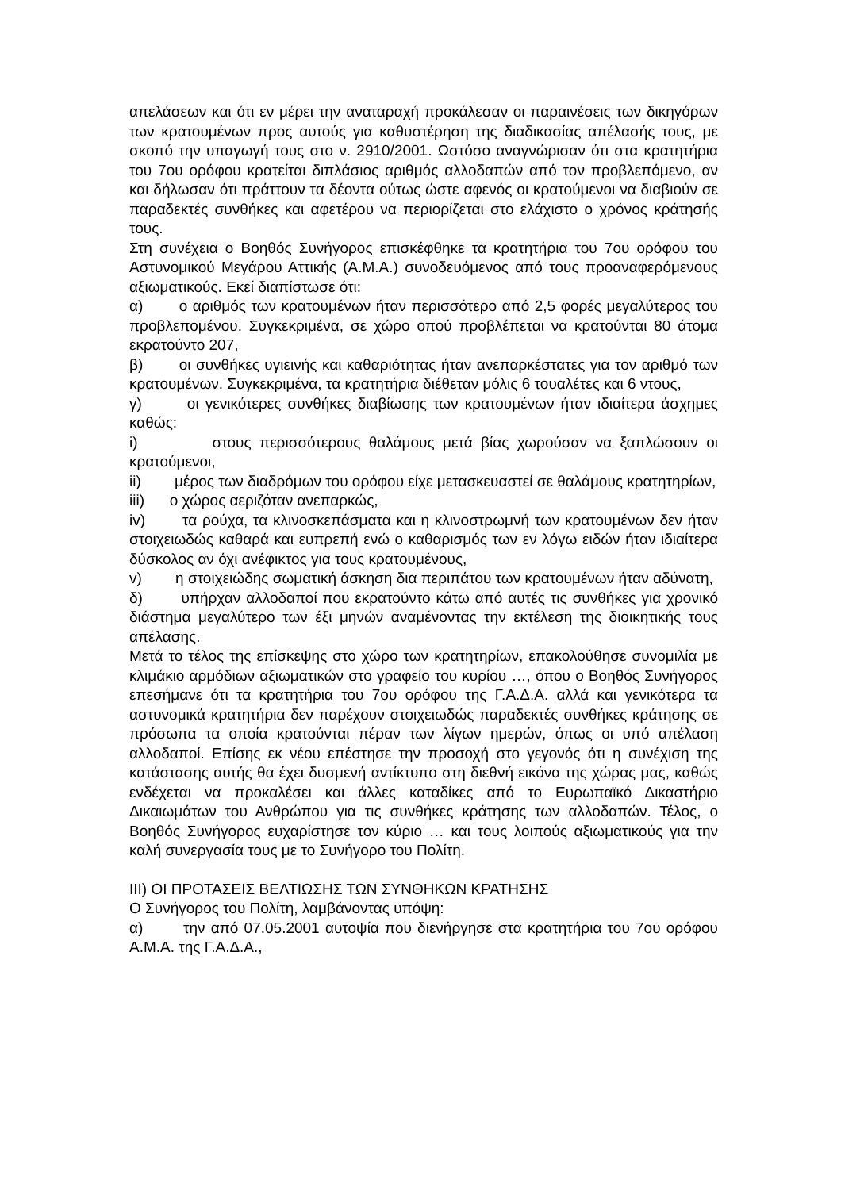απελάσεων και ότι εν μέρει την αναταραχή προκάλεσαν οι παραινέσεις των δικηγόρων των κρατουμένων προς αυτούς για καθυστέρηση της διαδικασίας απέλασής τους, με σκοπό την υπαγωγή τους στο ν. 2910/2001. Ωστόσο αναγνώρισαν ότι στα κρατητήρια του 7ου ορόφου κρατείται διπλάσιος αριθμός αλλοδαπών από τον προβλεπόμενο, αν και δήλωσαν ότι πράττουν τα δέοντα ούτως ώστε αφενός οι κρατούμενοι να διαβιούν σε παραδεκτές συνθήκες και αφετέρου να περιορίζεται στο ελάχιστο ο χρόνος κράτησής τους.
Στη συνέχεια ο Βοηθός Συνήγορος επισκέφθηκε τα κρατητήρια του 7ου ορόφου του Αστυνομικού Μεγάρου Αττικής (Α.Μ.Α.) συνοδευόμενος από τους προαναφερόμενους αξιωματικούς. Εκεί διαπίστωσε ότι:
α) ο αριθμός των κρατουμένων ήταν περισσότερο από 2,5 φορές μεγαλύτερος του προβλεπομένου. Συγκεκριμένα, σε χώρο οπού προβλέπεται να κρατούνται 80 άτομα εκρατούντο 207,
β) οι συνθήκες υγιεινής και καθαριότητας ήταν ανεπαρκέστατες για τον αριθμό των κρατουμένων. Συγκεκριμένα, τα κρατητήρια διέθεταν μόλις 6 τουαλέτες και 6 ντους,
γ) οι γενικότερες συνθήκες διαβίωσης των κρατουμένων ήταν ιδιαίτερα άσχημες καθώς:
i) στους περισσότερους θαλάμους μετά βίας χωρούσαν να ξαπλώσουν οι κρατούμενοι,
ii) μέρος των διαδρόμων του ορόφου είχε μετασκευαστεί σε θαλάμους κρατητηρίων,
iii) ο χώρος αεριζόταν ανεπαρκώς,
iv) τα ρούχα, τα κλινοσκεπάσματα και η κλινοστρωμνή των κρατουμένων δεν ήταν στοιχειωδώς καθαρά και ευπρεπή ενώ ο καθαρισμός των εν λόγω ειδών ήταν ιδιαίτερα δύσκολος αν όχι ανέφικτος για τους κρατουμένους,
v) η στοιχειώδης σωματική άσκηση δια περιπάτου των κρατουμένων ήταν αδύνατη,
δ) υπήρχαν αλλοδαποί που εκρατούντο κάτω από αυτές τις συνθήκες για χρονικό διάστημα μεγαλύτερο των έξι μηνών αναμένοντας την εκτέλεση της διοικητικής τους απέλασης.
Μετά το τέλος της επίσκεψης στο χώρο των κρατητηρίων, επακολούθησε συνομιλία με κλιμάκιο αρμόδιων αξιωματικών στο γραφείο του κυρίου …, όπου ο Βοηθός Συνήγορος επεσήμανε ότι τα κρατητήρια του 7ου ορόφου της Γ.Α.Δ.Α. αλλά και γενικότερα τα αστυνομικά κρατητήρια δεν παρέχουν στοιχειωδώς παραδεκτές συνθήκες κράτησης σε πρόσωπα τα οποία κρατούνται πέραν των λίγων ημερών, όπως οι υπό απέλαση αλλοδαποί. Επίσης εκ νέου επέστησε την προσοχή στο γεγονός ότι η συνέχιση της κατάστασης αυτής θα έχει δυσμενή αντίκτυπο στη διεθνή εικόνα της χώρας μας, καθώς ενδέχεται να προκαλέσει και άλλες καταδίκες από το Ευρωπαϊκό Δικαστήριο Δικαιωμάτων του Ανθρώπου για τις συνθήκες κράτησης των αλλοδαπών. Τέλος, ο Βοηθός Συνήγορος ευχαρίστησε τον κύριο … και τους λοιπούς αξιωματικούς για την καλή συνεργασία τους με το Συνήγορο του Πολίτη.
ΙΙΙ) ΟΙ ΠΡΟΤΑΣΕΙΣ ΒΕΛΤΙΩΣΗΣ ΤΩΝ ΣΥΝΘΗΚΩΝ ΚΡΑΤΗΣΗΣ
Ο Συνήγορος του Πολίτη, λαμβάνοντας υπόψη:
α) την από 07.05.2001 αυτοψία που διενήργησε στα κρατητήρια του 7ου ορόφου Α.Μ.Α. της Γ.Α.Δ.Α.,